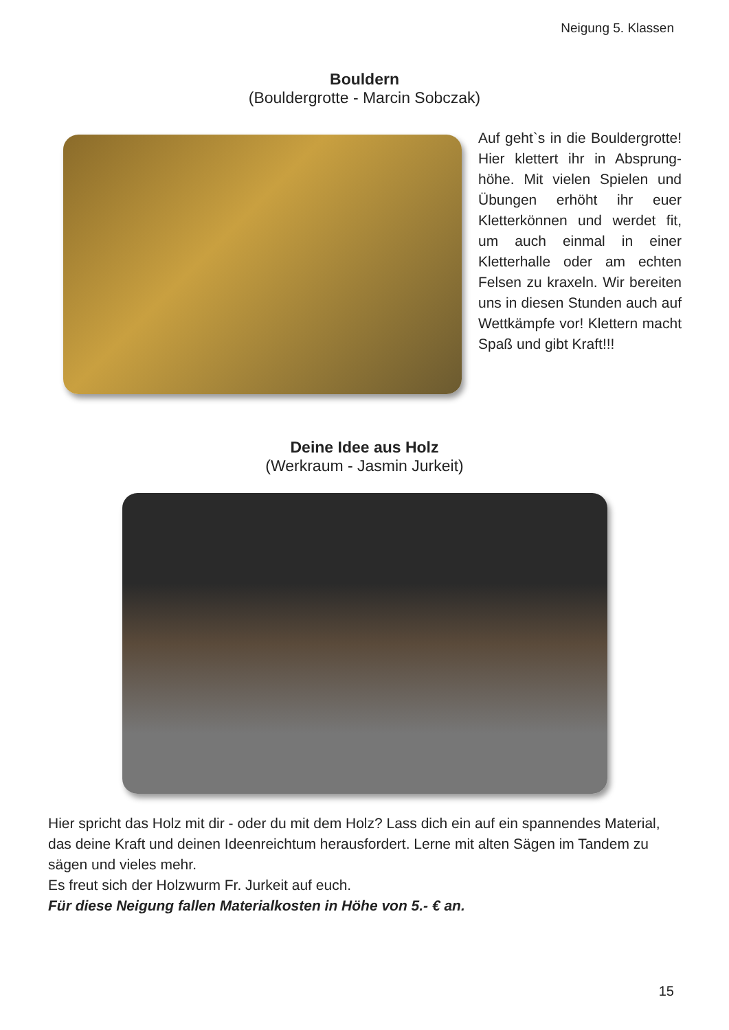Neigung 5. Klassen
Bouldern
(Bouldergrotte - Marcin Sobczak)
Auf geht`s in die Bouldergrotte! Hier klettert ihr in Absprung­höhe. Mit vielen Spielen und Übungen erhöht ihr euer Kletter­können und werdet fit, um auch einmal in einer Kletterhalle oder am echten Felsen zu kraxeln. Wir bereiten uns in diesen Stun­den auch auf Wettkämpfe vor! Klettern macht Spaß und gibt Kraft!!!
Deine Idee aus Holz
(Werkraum - Jasmin Jurkeit)
Hier spricht das Holz mit dir - oder du mit dem Holz? Lass dich ein auf ein spannendes Material, das deine Kraft und deinen Ideenreichtum herausfordert. Lerne mit alten Sägen im Tandem zu sägen und vieles mehr.
Es freut sich der Holzwurm Fr. Jurkeit auf euch.
Für diese Neigung fallen Materialkosten in Höhe von 5.- € an.
15